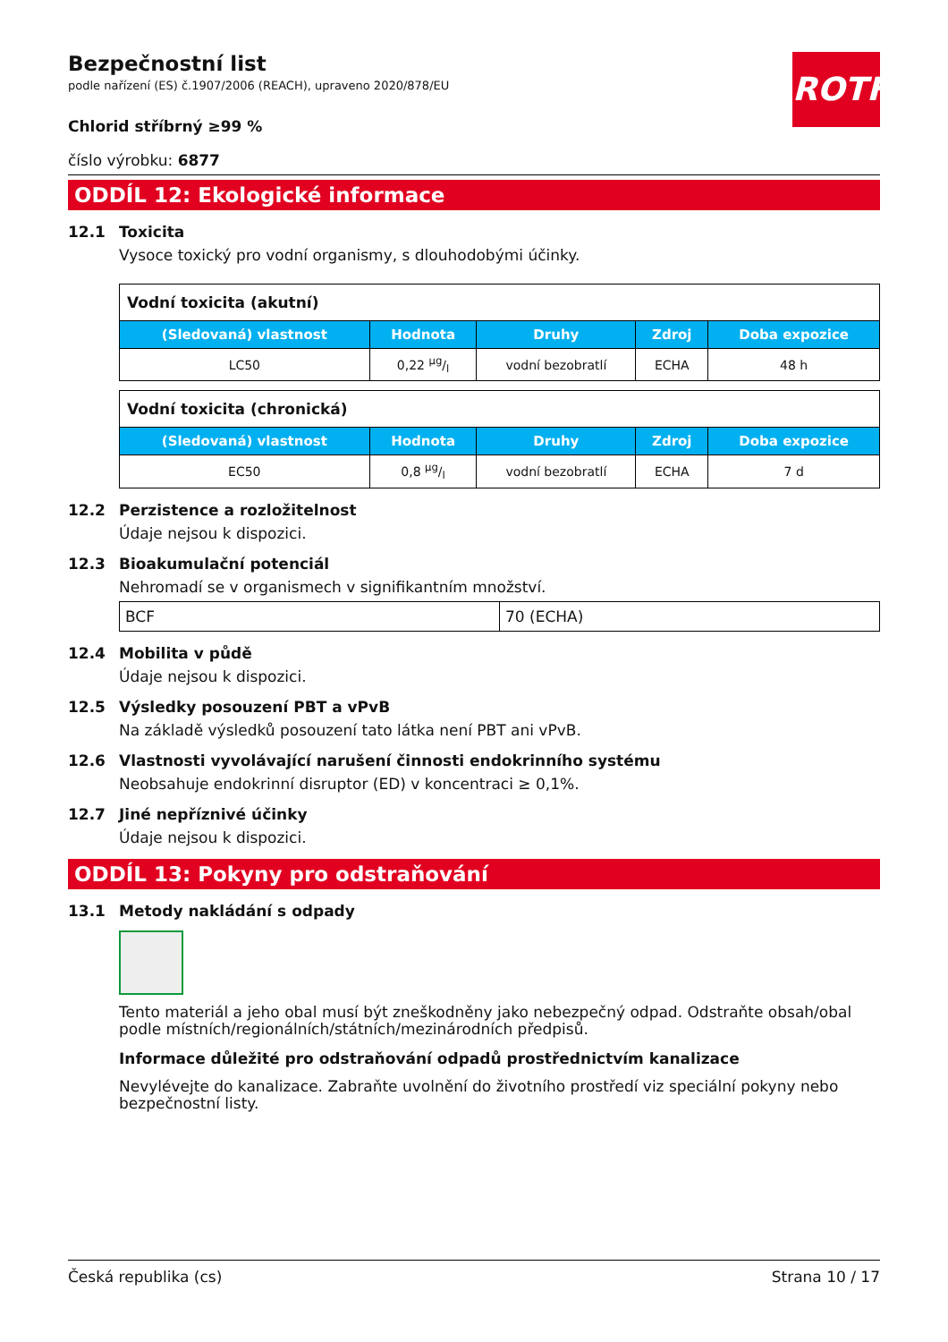ROTH
Bezpečnostní list
podle nařízení (ES) č.1907/2006 (REACH), upraveno 2020/878/EU
Chlorid stříbrný ≥99 %
číslo výrobku: 6877
ODDÍL 12: Ekologické informace
12.1 Toxicita
Vysoce toxický pro vodní organismy, s dlouhodobými účinky.
| Vodní toxicita (akutní) | | | | |
| (Sledovaná) vlastnost | Hodnota | Druhy | Zdroj | Doba expozice |
| LC50 | 0,22 µg/l | vodní bezobratlí | ECHA | 48 h |
| Vodní toxicita (chronická) | | | | |
| (Sledovaná) vlastnost | Hodnota | Druhy | Zdroj | Doba expozice |
| EC50 | 0,8 µg/l | vodní bezobratlí | ECHA | 7 d |
12.2 Perzistence a rozložitelnost
Údaje nejsou k dispozici.
12.3 Bioakumulační potenciál
Nehromadí se v organismech v signifikantním množství.
| BCF | 70 (ECHA) |
12.4 Mobilita v půdě
Údaje nejsou k dispozici.
12.5 Výsledky posouzení PBT a vPvB
Na základě výsledků posouzení tato látka není PBT ani vPvB.
12.6 Vlastnosti vyvolávající narušení činnosti endokrinního systému
Neobsahuje endokrinní disruptor (ED) v koncentraci ≥ 0,1%.
12.7 Jiné nepříznivé účinky
Údaje nejsou k dispozici.
ODDÍL 13: Pokyny pro odstraňování
13.1 Metody nakládání s odpady
Tento materiál a jeho obal musí být zneškodněny jako nebezpečný odpad. Odstraňte obsah/obal podle místních/regionálních/státních/mezinárodních předpisů.
Informace důležité pro odstraňování odpadů prostřednictvím kanalizace
Nevylévejte do kanalizace. Zabraňte uvolnění do životního prostředí viz speciální pokyny nebo bezpečnostní listy.
Česká republika (cs) Strana 10 / 17